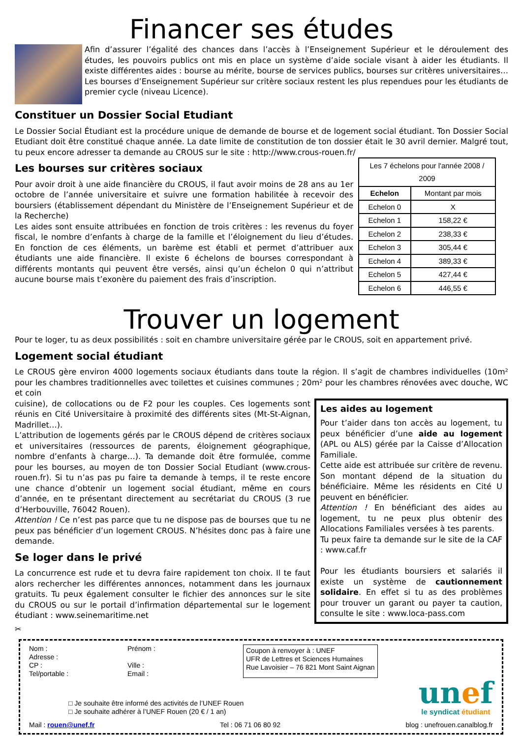Financer ses études
Afin d’assurer l’égalité des chances dans l’accès à l’Enseignement Supérieur et le déroulement des études, les pouvoirs publics ont mis en place un système d’aide sociale visant à aider les étudiants. Il existe différentes aides : bourse au mérite, bourse de services publics, bourses sur critères universitaires… Les bourses d’Enseignement Supérieur sur critère sociaux restent les plus rependues pour les étudiants de premier cycle (niveau Licence).
Constituer un Dossier Social Etudiant
Le Dossier Social Étudiant est la procédure unique de demande de bourse et de logement social étudiant. Ton Dossier Social Etudiant doit être constitué chaque année. La date limite de constitution de ton dossier était le 30 avril dernier. Malgré tout, tu peux encore adresser ta demande au CROUS sur le site : http://www.crous-rouen.fr/
Les bourses sur critères sociaux
Pour avoir droit à une aide financière du CROUS, il faut avoir moins de 28 ans au 1er octobre de l’année universitaire et suivre une formation habilitée à recevoir des boursiers (établissement dépendant du Ministère de l’Enseignement Supérieur et de la Recherche)
Les aides sont ensuite attribuées en fonction de trois critères : les revenus du foyer fiscal, le nombre d’enfants à charge de la famille et l’éloignement du lieu d’études. En fonction de ces éléments, un barème est établi et permet d’attribuer aux étudiants une aide financière. Il existe 6 échelons de bourses correspondant à différents montants qui peuvent être versés, ainsi qu’un échelon 0 qui n’attribut aucune bourse mais t’exonère du paiement des frais d’inscription.
| Les 7 échelons pour l'année 2008 / 2009 | |
| Echelon | Montant par mois |
| Echelon 0 | X |
| Echelon 1 | 158,22 € |
| Echelon 2 | 238,33 € |
| Echelon 3 | 305,44 € |
| Echelon 4 | 389,33 € |
| Echelon 5 | 427,44 € |
| Echelon 6 | 446,55 € |
Trouver un logement
Pour te loger, tu as deux possibilités : soit en chambre universitaire gérée par le CROUS, soit en appartement privé.
Logement social étudiant
Le CROUS gère environ 4000 logements sociaux étudiants dans toute la région. Il s’agit de chambres individuelles (10m² pour les chambres traditionnelles avec toilettes et cuisines communes ; 20m² pour les chambres rénovées avec douche, WC et coin
cuisine), de collocations ou de F2 pour les couples. Ces logements sont réunis en Cité Universitaire à proximité des différents sites (Mt-St-Aignan, Madrillet…).
L’attribution de logements gérés par le CROUS dépend de critères sociaux et universitaires (ressources de parents, éloignement géographique, nombre d’enfants à charge…). Ta demande doit être formulée, comme pour les bourses, au moyen de ton Dossier Social Etudiant (www.crous-rouen.fr). Si tu n’as pas pu faire ta demande à temps, il te reste encore une chance d’obtenir un logement social étudiant, même en cours d’année, en te présentant directement au secrétariat du CROUS (3 rue d’Herbouville, 76042 Rouen).
Attention ! Ce n’est pas parce que tu ne dispose pas de bourses que tu ne peux pas bénéficier d’un logement CROUS. N’hésites donc pas à faire une demande.
Se loger dans le privé
La concurrence est rude et tu devra faire rapidement ton choix. Il te faut alors rechercher les différentes annonces, notamment dans les journaux gratuits. Tu peux également consulter le fichier des annonces sur le site du CROUS ou sur le portail d’infirmation départemental sur le logement étudiant : www.seinemaritime.net
Les aides au logement
Pour t’aider dans ton accès au logement, tu peux bénéficier d’une aide au logement (APL ou ALS) gérée par la Caisse d’Allocation Familiale.
Cette aide est attribuée sur critère de revenu. Son montant dépend de la situation du bénéficiaire. Même les résidents en Cité U peuvent en bénéficier.
Attention ! En bénéficiant des aides au logement, tu ne peux plus obtenir des Allocations Familiales versées à tes parents.
Tu peux faire ta demande sur le site de la CAF : www.caf.fr
Pour les étudiants boursiers et salariés il existe un système de cautionnement solidaire. En effet si tu as des problèmes pour trouver un garant ou payer ta caution, consulte le site : www.loca-pass.com
✂
Nom :
Adresse :
CP :
Tel/portable :
Prénom :
Ville :
Email :
Coupon à renvoyer à : UNEF
UFR de Lettres et Sciences Humaines
Rue Lavoisier – 76 821 Mont Saint Aignan
□ Je souhaite être informé des activités de l’UNEF Rouen
□ Je souhaite adhérer à l’UNEF Rouen (20 € / 1 an)
unef
le syndicat étudiant
Mail : rouen@unef.fr Tel : 06 71 06 80 92 blog : unefrouen.canalblog.fr